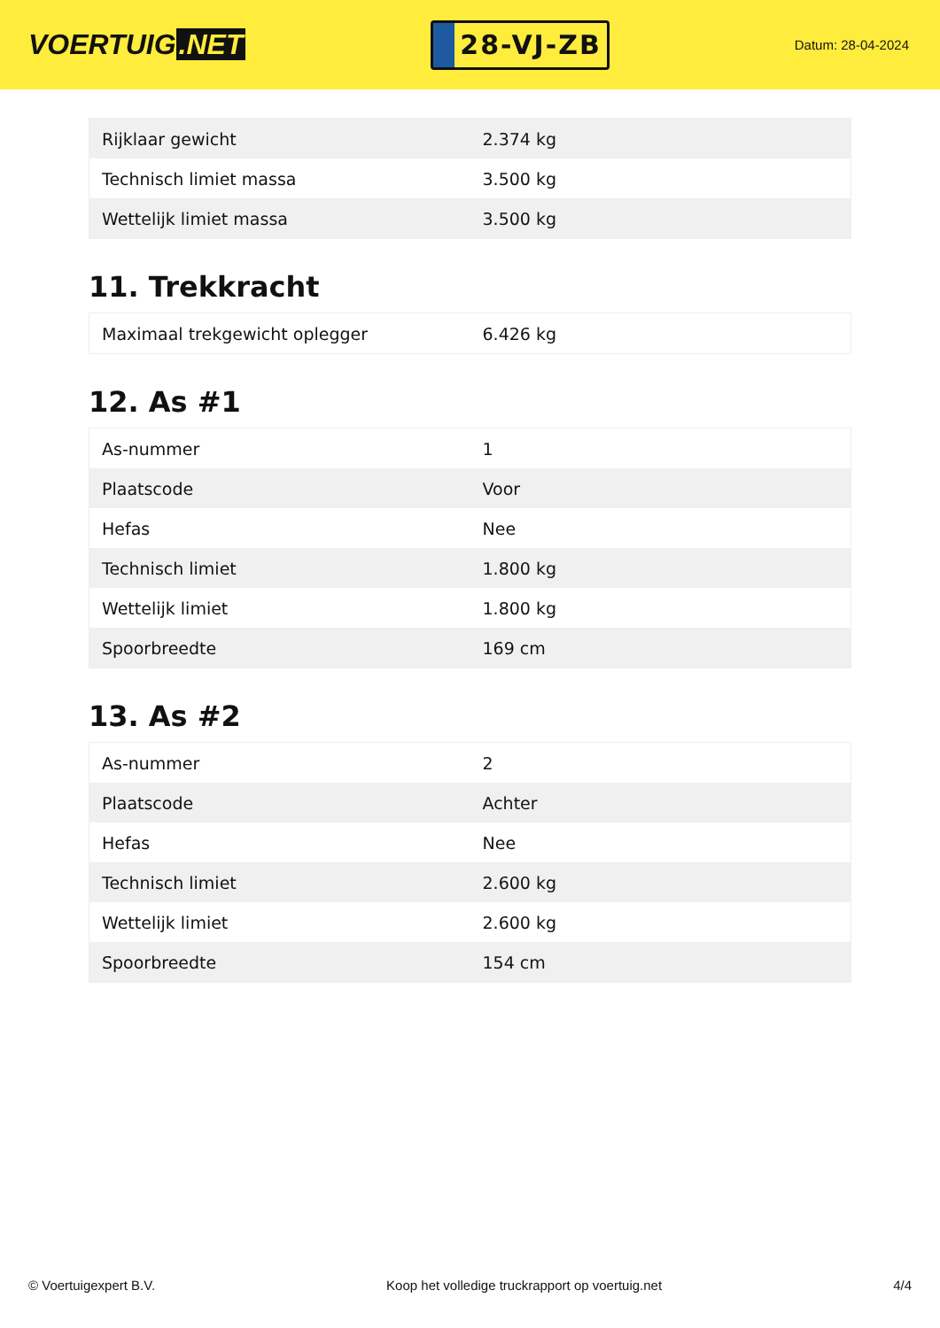VOERTUIG.NET
28-VJ-ZB
Datum: 28-04-2024
| Rijklaar gewicht | 2.374 kg |
| Technisch limiet massa | 3.500 kg |
| Wettelijk limiet massa | 3.500 kg |
11. Trekkracht
| Maximaal trekgewicht oplegger | 6.426 kg |
12. As #1
| As-nummer | 1 |
| Plaatscode | Voor |
| Hefas | Nee |
| Technisch limiet | 1.800 kg |
| Wettelijk limiet | 1.800 kg |
| Spoorbreedte | 169 cm |
13. As #2
| As-nummer | 2 |
| Plaatscode | Achter |
| Hefas | Nee |
| Technisch limiet | 2.600 kg |
| Wettelijk limiet | 2.600 kg |
| Spoorbreedte | 154 cm |
© Voertuigexpert B.V. Koop het volledige truckrapport op voertuig.net 4/4